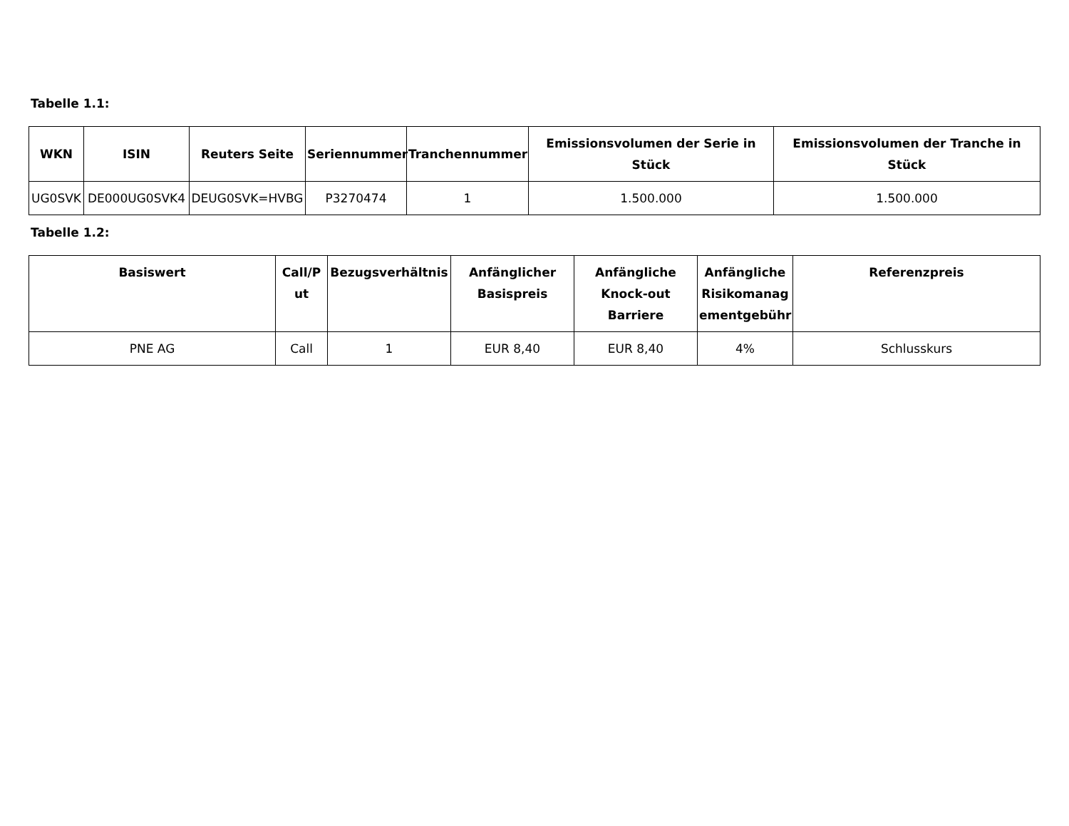Tabelle 1.1:
| WKN | ISIN | Reuters Seite | Seriennummer | Tranchennummer | Emissionsvolumen der Serie in Stück | Emissionsvolumen der Tranche in Stück |
| --- | --- | --- | --- | --- | --- | --- |
| UG0SVK | DE000UG0SVK4 | DEUG0SVK=HVBG | P3270474 | 1 | 1.500.000 | 1.500.000 |
Tabelle 1.2:
| Basiswert | Call/P ut | Bezugsverhältnis | Anfänglicher Basispreis | Anfängliche Knock-out Barriere | Anfängliche Risikomanag ementgebühr | Referenzpreis |
| --- | --- | --- | --- | --- | --- | --- |
| PNE AG | Call | 1 | EUR 8,40 | EUR 8,40 | 4% | Schlusskurs |